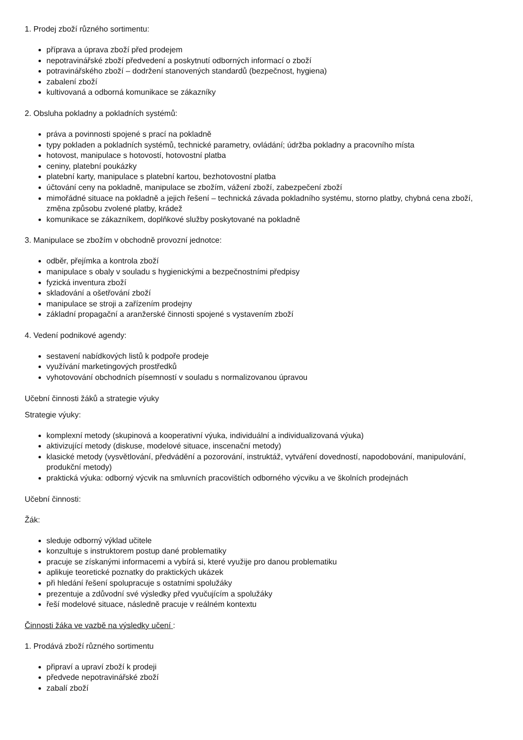1. Prodej zboží různého sortimentu:
příprava a úprava zboží před prodejem
nepotravinářské zboží předvedení a poskytnutí odborných informací o zboží
potravinářského zboží – dodržení stanovených standardů (bezpečnost, hygiena)
zabalení zboží
kultivovaná a odborná komunikace se zákazníky
2. Obsluha pokladny a pokladních systémů:
práva a povinnosti spojené s prací na pokladně
typy pokladen a pokladních systémů, technické parametry, ovládání; údržba pokladny a pracovního místa
hotovost, manipulace s hotovostí, hotovostní platba
ceniny, platební poukázky
platební karty, manipulace s platební kartou, bezhotovostní platba
účtování ceny na pokladně, manipulace se zbožím, vážení zboží, zabezpečení zboží
mimořádné situace na pokladně a jejich řešení – technická závada pokladního systému, storno platby, chybná cena zboží, změna způsobu zvolené platby, krádež
komunikace se zákazníkem, doplňkové služby poskytované na pokladně
3. Manipulace se zbožím v obchodně provozní jednotce:
odběr, přejímka a kontrola zboží
manipulace s obaly v souladu s hygienickými a bezpečnostními předpisy
fyzická inventura zboží
skladování a ošetřování zboží
manipulace se stroji a zařízením prodejny
základní propagační a aranžerské činnosti spojené s vystavením zboží
4. Vedení podnikové agendy:
sestavení nabídkových listů k podpoře prodeje
využívání marketingových prostředků
vyhotovování obchodních písemností v souladu s normalizovanou úpravou
Učební činnosti žáků a strategie výuky
Strategie výuky:
komplexní metody (skupinová a kooperativní výuka, individuální a individualizovaná výuka)
aktivizující metody (diskuse, modelové situace, inscenační metody)
klasické metody (vysvětlování, předvádění a pozorování, instruktáž, vytváření dovedností, napodobování, manipulování, produkční metody)
praktická výuka: odborný výcvik na smluvních pracovištích odborného výcviku a ve školních prodejnách
Učební činnosti:
Žák:
sleduje odborný výklad učitele
konzultuje s instruktorem postup dané problematiky
pracuje se získanými informacemi a vybírá si, které využije pro danou problematiku
aplikuje teoretické poznatky do praktických ukázek
při hledání řešení spolupracuje s ostatními spolužáky
prezentuje a zdůvodní své výsledky před vyučujícím a spolužáky
řeší modelové situace, následně pracuje v reálném kontextu
Činnosti žáka ve vazbě na výsledky učení :
1. Prodává zboží různého sortimentu
připraví a upraví zboží k prodeji
předvede nepotravinářské zboží
zabalí zboží